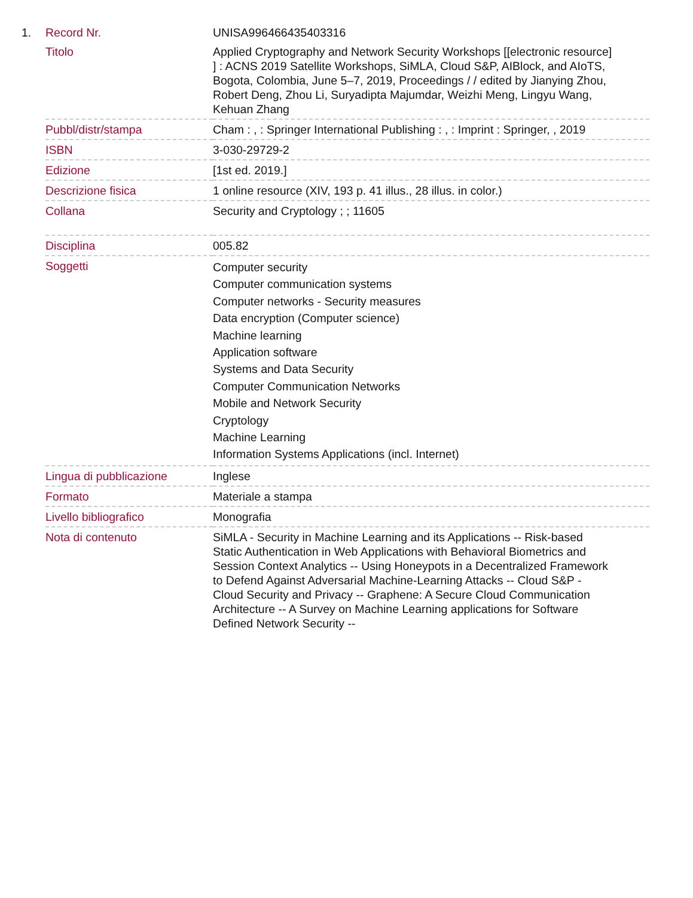| 1. | Record Nr. | UNISA996466435403316 |
| | Titolo | Applied Cryptography and Network Security Workshops [[electronic resource] ] : ACNS 2019 Satellite Workshops, SiMLA, Cloud S&P, AIBlock, and AIoTS, Bogota, Colombia, June 5–7, 2019, Proceedings / / edited by Jianying Zhou, Robert Deng, Zhou Li, Suryadipta Majumdar, Weizhi Meng, Lingyu Wang, Kehuan Zhang |
| | Pubbl/distr/stampa | Cham : , : Springer International Publishing : , : Imprint : Springer, , 2019 |
| | ISBN | 3-030-29729-2 |
| | Edizione | [1st ed. 2019.] |
| | Descrizione fisica | 1 online resource (XIV, 193 p. 41 illus., 28 illus. in color.) |
| | Collana | Security and Cryptology ; ; 11605 |
| | Disciplina | 005.82 |
| | Soggetti | Computer security Computer communication systems Computer networks - Security measures Data encryption (Computer science) Machine learning Application software Systems and Data Security Computer Communication Networks Mobile and Network Security Cryptology Machine Learning Information Systems Applications (incl. Internet) |
| | Lingua di pubblicazione | Inglese |
| | Formato | Materiale a stampa |
| | Livello bibliografico | Monografia |
| | Nota di contenuto | SiMLA - Security in Machine Learning and its Applications -- Risk-based Static Authentication in Web Applications with Behavioral Biometrics and Session Context Analytics -- Using Honeypots in a Decentralized Framework to Defend Against Adversarial Machine-Learning Attacks -- Cloud S&P - Cloud Security and Privacy -- Graphene: A Secure Cloud Communication Architecture -- A Survey on Machine Learning applications for Software Defined Network Security -- |